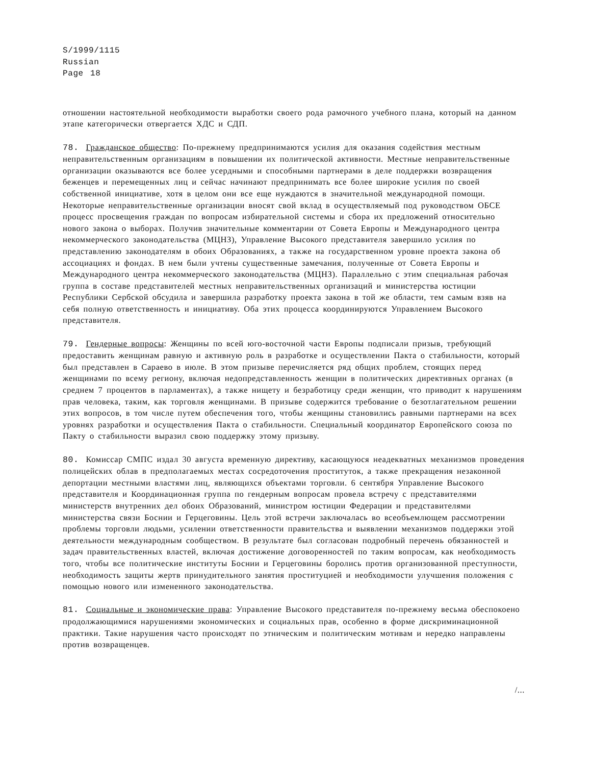S/1999/1115
Russian
Page 18
отношении настоятельной необходимости выработки своего рода рамочного учебного плана, который на данном этапе категорически отвергается ХДС и СДП.
78. Гражданское общество: По-прежнему предпринимаются усилия для оказания содействия местным неправительственным организациям в повышении их политической активности. Местные неправительственные организации оказываются все более усердными и способными партнерами в деле поддержки возвращения беженцев и перемещенных лиц и сейчас начинают предпринимать все более широкие усилия по своей собственной инициативе, хотя в целом они все еще нуждаются в значительной международной помощи. Некоторые неправительственные организации вносят свой вклад в осуществляемый под руководством ОБСЕ процесс просвещения граждан по вопросам избирательной системы и сбора их предложений относительно нового закона о выборах. Получив значительные комментарии от Совета Европы и Международного центра некоммерческого законодательства (МЦНЗ), Управление Высокого представителя завершило усилия по представлению законодателям в обоих Образованиях, а также на государственном уровне проекта закона об ассоциациях и фондах. В нем были учтены существенные замечания, полученные от Совета Европы и Международного центра некоммерческого законодательства (МЦНЗ). Параллельно с этим специальная рабочая группа в составе представителей местных неправительственных организаций и министерства юстиции Республики Сербской обсудила и завершила разработку проекта закона в той же области, тем самым взяв на себя полную ответственность и инициативу. Оба этих процесса координируются Управлением Высокого представителя.
79. Гендерные вопросы: Женщины по всей юго-восточной части Европы подписали призыв, требующий предоставить женщинам равную и активную роль в разработке и осуществлении Пакта о стабильности, который был представлен в Сараево в июле. В этом призыве перечисляется ряд общих проблем, стоящих перед женщинами по всему региону, включая недопредставленность женщин в политических директивных органах (в среднем 7 процентов в парламентах), а также нищету и безработицу среди женщин, что приводит к нарушениям прав человека, таким, как торговля женщинами. В призыве содержится требование о безотлагательном решении этих вопросов, в том числе путем обеспечения того, чтобы женщины становились равными партнерами на всех уровнях разработки и осуществления Пакта о стабильности. Специальный координатор Европейского союза по Пакту о стабильности выразил свою поддержку этому призыву.
80. Комиссар СМПС издал 30 августа временную директиву, касающуюся неадекватных механизмов проведения полицейских облав в предполагаемых местах сосредоточения проституток, а также прекращения незаконной депортации местными властями лиц, являющихся объектами торговли. 6 сентября Управление Высокого представителя и Координационная группа по гендерным вопросам провела встречу с представителями министерств внутренних дел обоих Образований, министром юстиции Федерации и представителями министерства связи Боснии и Герцеговины. Цель этой встречи заключалась во всеобъемлющем рассмотрении проблемы торговли людьми, усилении ответственности правительства и выявлении механизмов поддержки этой деятельности международным сообществом. В результате был согласован подробный перечень обязанностей и задач правительственных властей, включая достижение договоренностей по таким вопросам, как необходимость того, чтобы все политические институты Боснии и Герцеговины боролись против организованной преступности, необходимость защиты жертв принудительного занятия проституцией и необходимости улучшения положения с помощью нового или измененного законодательства.
81. Социальные и экономические права: Управление Высокого представителя по-прежнему весьма обеспокоено продолжающимися нарушениями экономических и социальных прав, особенно в форме дискриминационной практики. Такие нарушения часто происходят по этническим и политическим мотивам и нередко направлены против возвращенцев.
/...